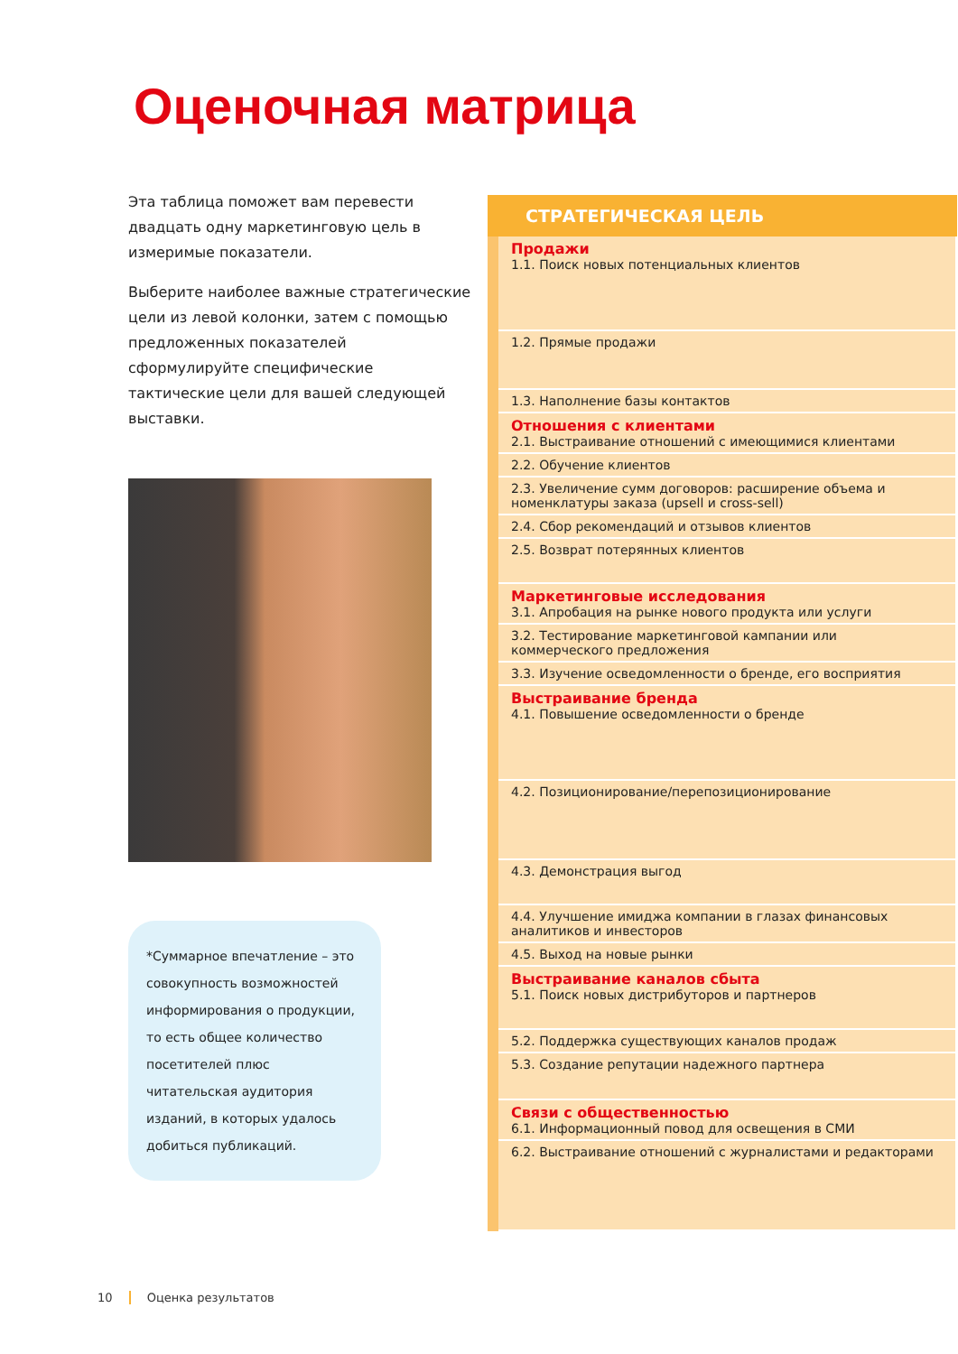Оценочная матрица
Эта таблица поможет вам перевести двадцать одну маркетинговую цель в измеримые показатели.
Выберите наиболее важные стратегические цели из левой колонки, затем с помощью предложенных показателей сформулируйте специфические тактические цели для вашей следующей выставки.
*Суммарное впечатление – это совокупность возможностей информирования о продукции, то есть общее количество посетителей плюс читательская аудитория изданий, в которых удалось добиться публикаций.
| СТРАТЕГИЧЕСКАЯ ЦЕЛЬ |
| --- |
| Продажи 1.1. Поиск новых потенциальных клиентов |
| 1.2. Прямые продажи |
| 1.3. Наполнение базы контактов |
| Отношения с клиентами 2.1. Выстраивание отношений с имеющимися клиентами |
| 2.2. Обучение клиентов |
| 2.3. Увеличение сумм договоров: расширение объема и номенклатуры заказа (upsell и cross-sell) |
| 2.4. Сбор рекомендаций и отзывов клиентов |
| 2.5. Возврат потерянных клиентов |
| Маркетинговые исследования 3.1. Апробация на рынке нового продукта или услуги |
| 3.2. Тестирование маркетинговой кампании или коммерческого предложения |
| 3.3. Изучение осведомленности о бренде, его восприятия |
| Выстраивание бренда 4.1. Повышение осведомленности о бренде |
| 4.2. Позиционирование/перепозиционирование |
| 4.3. Демонстрация выгод |
| 4.4. Улучшение имиджа компании в глазах финансовых аналитиков и инвесторов |
| 4.5. Выход на новые рынки |
| Выстраивание каналов сбыта 5.1. Поиск новых дистрибуторов и партнеров |
| 5.2. Поддержка существующих каналов продаж |
| 5.3. Создание репутации надежного партнера |
| Связи с общественностью 6.1. Информационный повод для освещения в СМИ |
| 6.2. Выстраивание отношений с журналистами и редакторами |
10 Оценка результатов